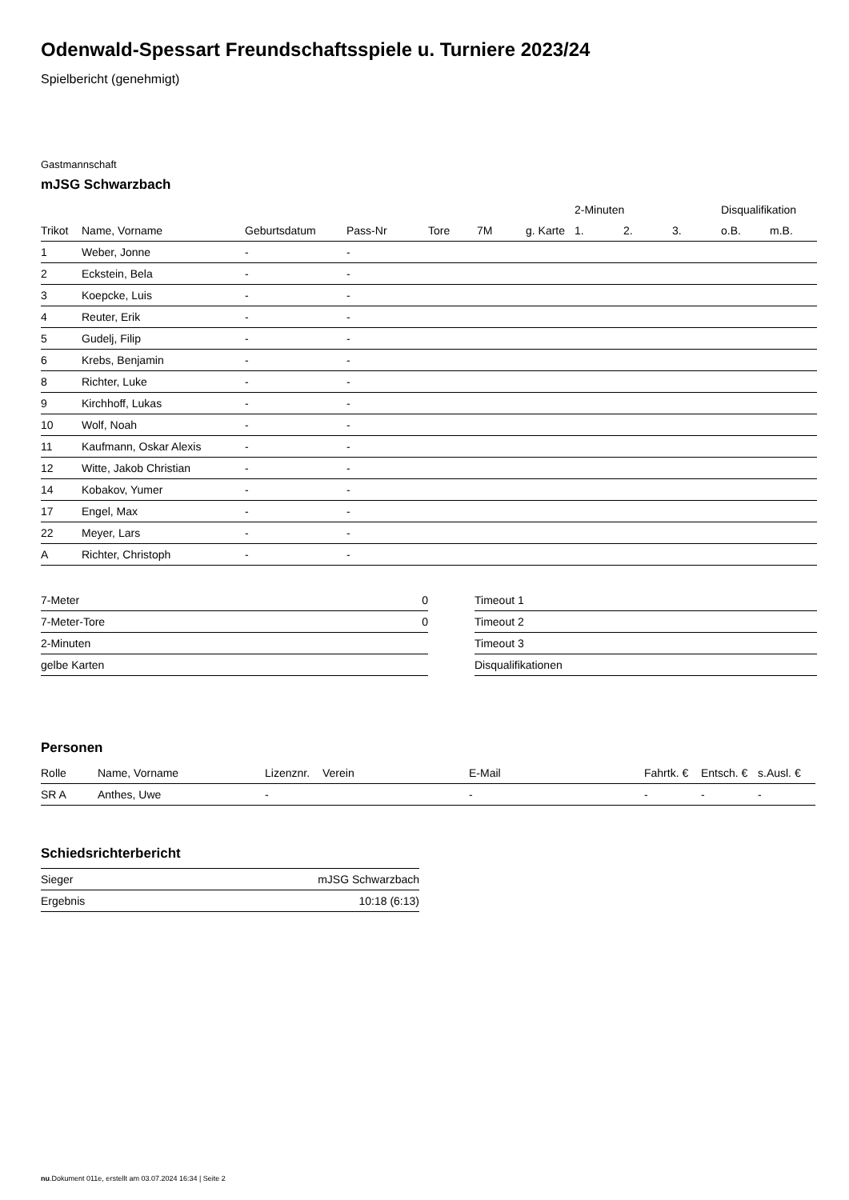Odenwald-Spessart Freundschaftsspiele u. Turniere 2023/24
Spielbericht (genehmigt)
Gastmannschaft
mJSG Schwarzbach
| | | | | | | | | 2-Minuten | | | Disqualifikation | |
| --- | --- | --- | --- | --- | --- | --- | --- | --- | --- | --- | --- | --- |
| Trikot | Name, Vorname | Geburtsdatum | Pass-Nr | Tore | 7M | g. Karte | | 1. | 2. | 3. | o.B. | m.B. |
| 1 | Weber, Jonne | - | - | | | | | | | | | |
| 2 | Eckstein, Bela | - | - | | | | | | | | | |
| 3 | Koepcke, Luis | - | - | | | | | | | | | |
| 4 | Reuter, Erik | - | - | | | | | | | | | |
| 5 | Gudelj, Filip | - | - | | | | | | | | | |
| 6 | Krebs, Benjamin | - | - | | | | | | | | | |
| 8 | Richter, Luke | - | - | | | | | | | | | |
| 9 | Kirchhoff, Lukas | - | - | | | | | | | | | |
| 10 | Wolf, Noah | - | - | | | | | | | | | |
| 11 | Kaufmann, Oskar Alexis | - | - | | | | | | | | | |
| 12 | Witte, Jakob Christian | - | - | | | | | | | | | |
| 14 | Kobakov, Yumer | - | - | | | | | | | | | |
| 17 | Engel, Max | - | - | | | | | | | | | |
| 22 | Meyer, Lars | - | - | | | | | | | | | |
| A | Richter, Christoph | - | - | | | | | | | | | |
| 7-Meter | 0 |
| 7-Meter-Tore | 0 |
| 2-Minuten | |
| gelbe Karten | |
| Timeout 1 |
| Timeout 2 |
| Timeout 3 |
| Disqualifikationen |
Personen
| Rolle | Name, Vorname | Lizenznr. | Verein | E-Mail | Fahrtk. € | Entsch. € | s.Ausl. € |
| --- | --- | --- | --- | --- | --- | --- | --- |
| SR A | Anthes, Uwe | - | | - | - | - | - |
Schiedsrichterbericht
| Sieger | mJSG Schwarzbach |
| Ergebnis | 10:18 (6:13) |
nu.Dokument 011e, erstellt am 03.07.2024 16:34 | Seite 2